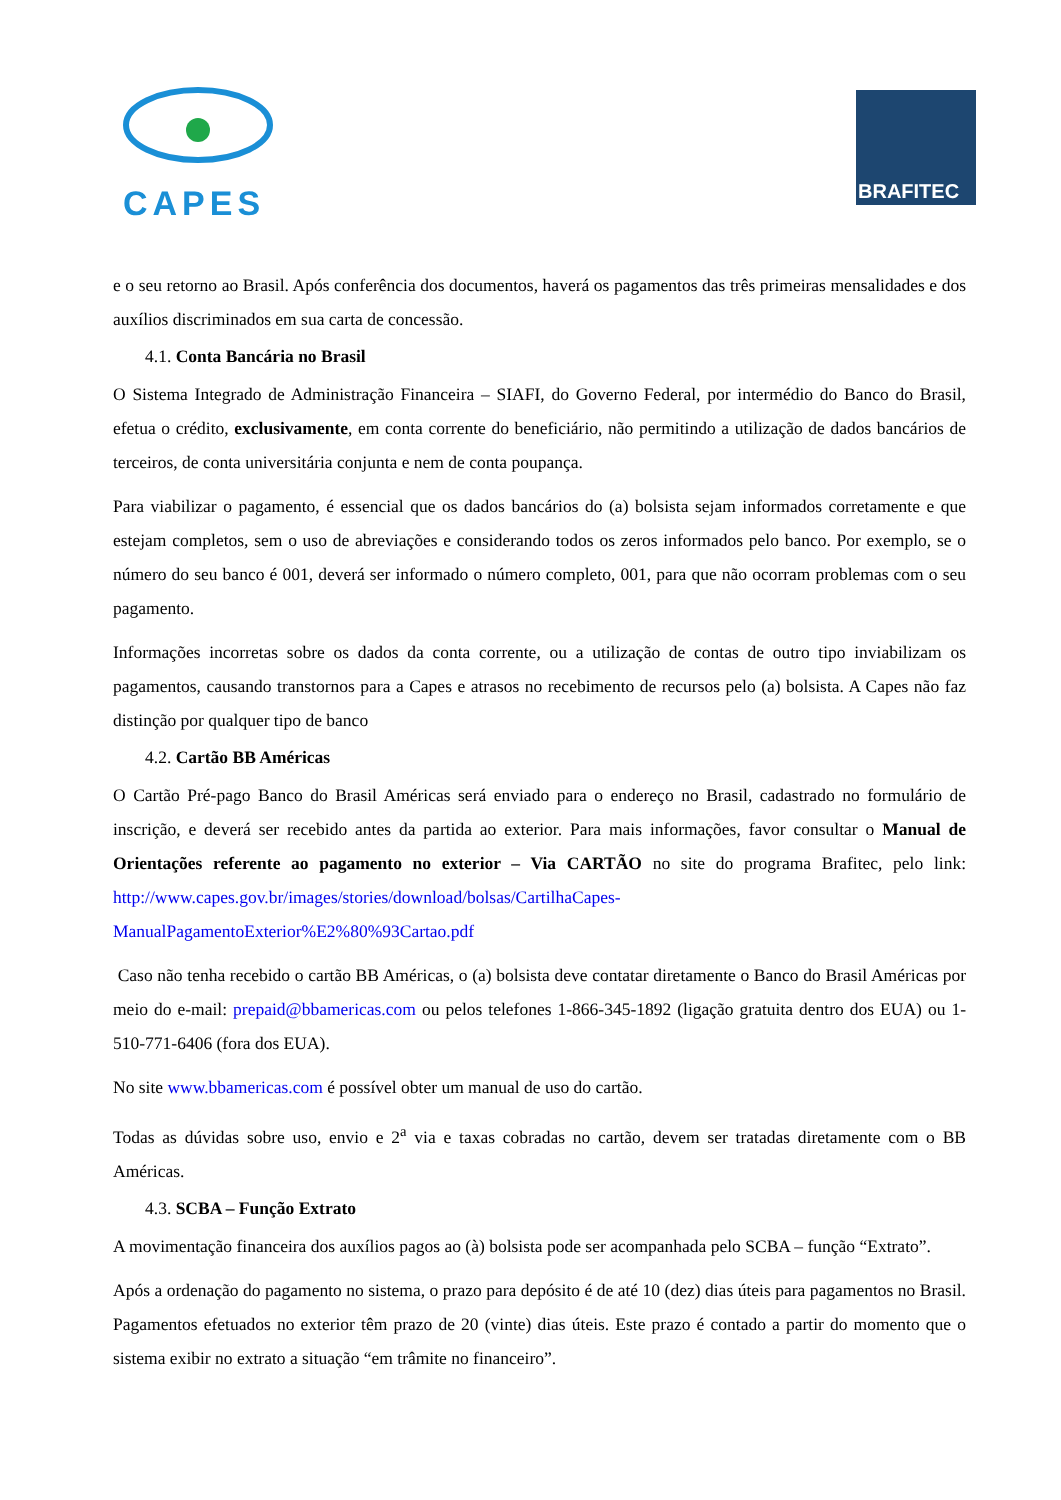CAPES
BRAFITEC
e o seu retorno ao Brasil. Após conferência dos documentos, haverá os pagamentos das três primeiras mensalidades e dos auxílios discriminados em sua carta de concessão.
4.1. Conta Bancária no Brasil
O Sistema Integrado de Administração Financeira – SIAFI, do Governo Federal, por intermédio do Banco do Brasil, efetua o crédito, exclusivamente, em conta corrente do beneficiário, não permitindo a utilização de dados bancários de terceiros, de conta universitária conjunta e nem de conta poupança.
Para viabilizar o pagamento, é essencial que os dados bancários do (a) bolsista sejam informados corretamente e que estejam completos, sem o uso de abreviações e considerando todos os zeros informados pelo banco. Por exemplo, se o número do seu banco é 001, deverá ser informado o número completo, 001, para que não ocorram problemas com o seu pagamento.
Informações incorretas sobre os dados da conta corrente, ou a utilização de contas de outro tipo inviabilizam os pagamentos, causando transtornos para a Capes e atrasos no recebimento de recursos pelo (a) bolsista. A Capes não faz distinção por qualquer tipo de banco
4.2. Cartão BB Américas
O Cartão Pré-pago Banco do Brasil Américas será enviado para o endereço no Brasil, cadastrado no formulário de inscrição, e deverá ser recebido antes da partida ao exterior. Para mais informações, favor consultar o Manual de Orientações referente ao pagamento no exterior – Via CARTÃO no site do programa Brafitec, pelo link: http://www.capes.gov.br/images/stories/download/bolsas/CartilhaCapes-ManualPagamentoExterior%E2%80%93Cartao.pdf
Caso não tenha recebido o cartão BB Américas, o (a) bolsista deve contatar diretamente o Banco do Brasil Américas por meio do e-mail: prepaid@bbamericas.com ou pelos telefones 1-866-345-1892 (ligação gratuita dentro dos EUA) ou 1-510-771-6406 (fora dos EUA).
No site www.bbamericas.com é possível obter um manual de uso do cartão.
Todas as dúvidas sobre uso, envio e 2<sup>a</sup> via e taxas cobradas no cartão, devem ser tratadas diretamente com o BB Américas.
4.3. SCBA – Função Extrato
A movimentação financeira dos auxílios pagos ao (à) bolsista pode ser acompanhada pelo SCBA – função “Extrato”.
Após a ordenação do pagamento no sistema, o prazo para depósito é de até 10 (dez) dias úteis para pagamentos no Brasil. Pagamentos efetuados no exterior têm prazo de 20 (vinte) dias úteis. Este prazo é contado a partir do momento que o sistema exibir no extrato a situação “em trâmite no financeiro”.